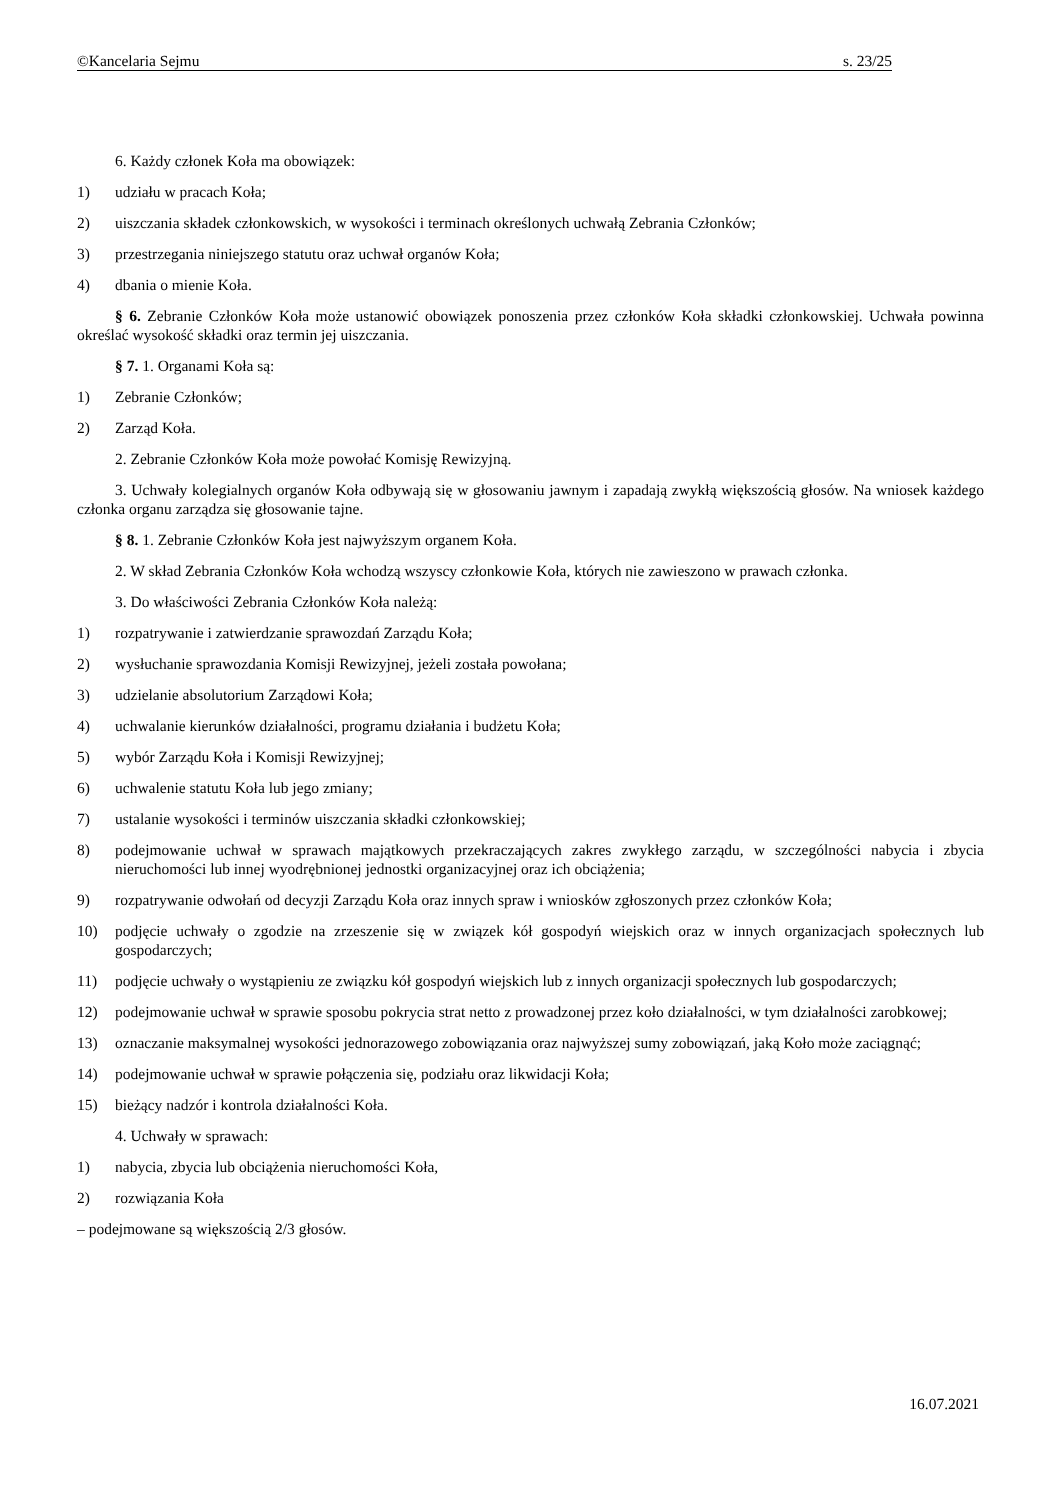©Kancelaria Sejmu s. 23/25
6. Każdy członek Koła ma obowiązek:
1) udziału w pracach Koła;
2) uiszczania składek członkowskich, w wysokości i terminach określonych uchwałą Zebrania Członków;
3) przestrzegania niniejszego statutu oraz uchwał organów Koła;
4) dbania o mienie Koła.
§ 6. Zebranie Członków Koła może ustanowić obowiązek ponoszenia przez członków Koła składki członkowskiej. Uchwała powinna określać wysokość składki oraz termin jej uiszczania.
§ 7. 1. Organami Koła są:
1) Zebranie Członków;
2) Zarząd Koła.
2. Zebranie Członków Koła może powołać Komisję Rewizyjną.
3. Uchwały kolegialnych organów Koła odbywają się w głosowaniu jawnym i zapadają zwykłą większością głosów. Na wniosek każdego członka organu zarządza się głosowanie tajne.
§ 8. 1. Zebranie Członków Koła jest najwyższym organem Koła.
2. W skład Zebrania Członków Koła wchodzą wszyscy członkowie Koła, których nie zawieszono w prawach członka.
3. Do właściwości Zebrania Członków Koła należą:
1) rozpatrywanie i zatwierdzanie sprawozdań Zarządu Koła;
2) wysłuchanie sprawozdania Komisji Rewizyjnej, jeżeli została powołana;
3) udzielanie absolutorium Zarządowi Koła;
4) uchwalanie kierunków działalności, programu działania i budżetu Koła;
5) wybór Zarządu Koła i Komisji Rewizyjnej;
6) uchwalenie statutu Koła lub jego zmiany;
7) ustalanie wysokości i terminów uiszczania składki członkowskiej;
8) podejmowanie uchwał w sprawach majątkowych przekraczających zakres zwykłego zarządu, w szczególności nabycia i zbycia nieruchomości lub innej wyodrębnionej jednostki organizacyjnej oraz ich obciążenia;
9) rozpatrywanie odwołań od decyzji Zarządu Koła oraz innych spraw i wniosków zgłoszonych przez członków Koła;
10) podjęcie uchwały o zgodzie na zrzeszenie się w związek kół gospodyń wiejskich oraz w innych organizacjach społecznych lub gospodarczych;
11) podjęcie uchwały o wystąpieniu ze związku kół gospodyń wiejskich lub z innych organizacji społecznych lub gospodarczych;
12) podejmowanie uchwał w sprawie sposobu pokrycia strat netto z prowadzonej przez koło działalności, w tym działalności zarobkowej;
13) oznaczanie maksymalnej wysokości jednorazowego zobowiązania oraz najwyższej sumy zobowiązań, jaką Koło może zaciągnąć;
14) podejmowanie uchwał w sprawie połączenia się, podziału oraz likwidacji Koła;
15) bieżący nadzór i kontrola działalności Koła.
4. Uchwały w sprawach:
1) nabycia, zbycia lub obciążenia nieruchomości Koła,
2) rozwiązania Koła
– podejmowane są większością 2/3 głosów.
16.07.2021